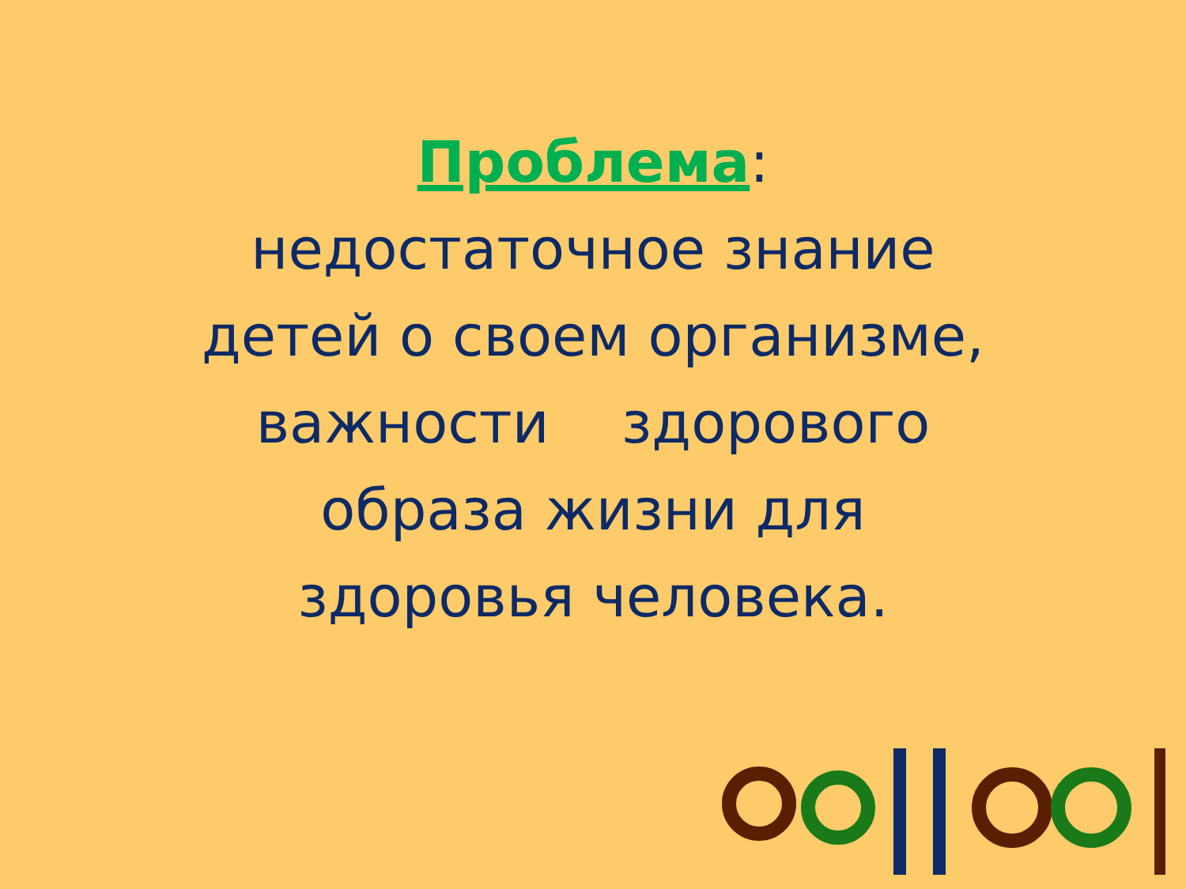Проблема:
недостаточное знание
детей о своем организме,
важности здорового
образа жизни для
здоровья человека.